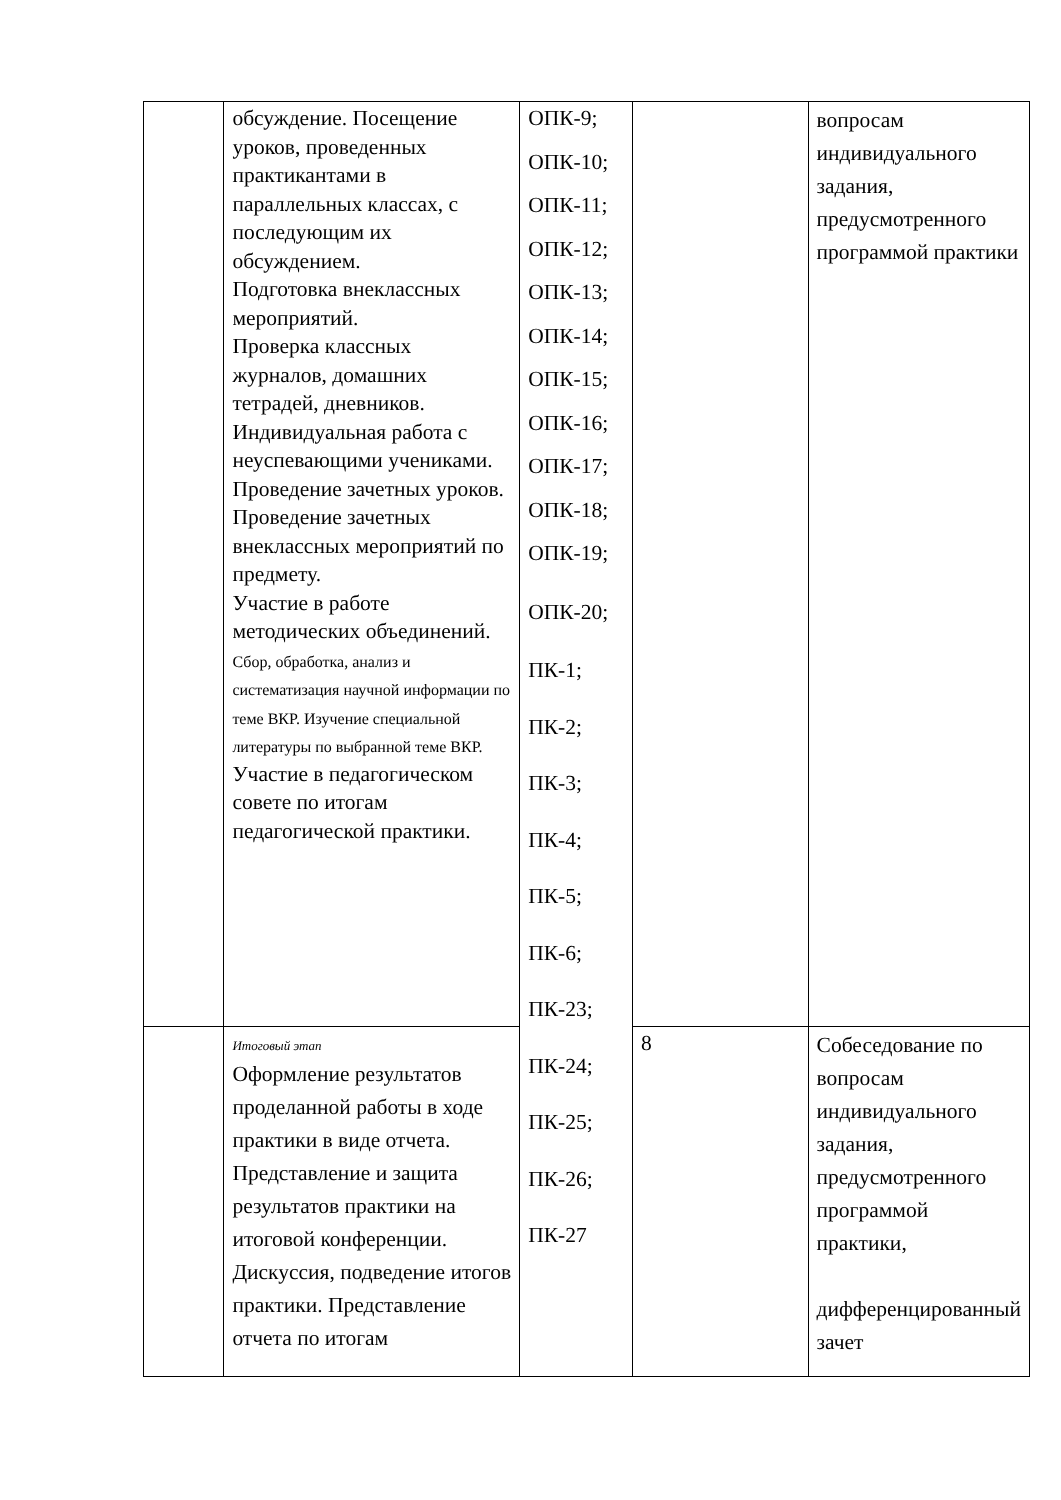| | обсуждение. Посещение уроков, проведенных практикантами в параллельных классах, с последующим их обсуждением. Подготовка внеклассных мероприятий. Проверка классных журналов, домашних тетрадей, дневников. Индивидуальная работа с неуспевающими учениками. Проведение зачетных уроков. Проведение зачетных внеклассных мероприятий по предмету. Участие в работе методических объединений. Сбор, обработка, анализ и систематизация научной информации по теме ВКР. Изучение специальной литературы по выбранной теме ВКР. Участие в педагогическом совете по итогам педагогической практики. | ОПК-9; ОПК-10; ОПК-11; ОПК-12; ОПК-13; ОПК-14; ОПК-15; ОПК-16; ОПК-17; ОПК-18; ОПК-19; ОПК-20; ПК-1; ПК-2; ПК-3; ПК-4; ПК-5; ПК-6; ПК-23; ПК-24; ПК-25; ПК-26; ПК-27 | | вопросам индивидуального задания, предусмотренного программой практики |
| | Итоговый этап Оформление результатов проделанной работы в ходе практики в виде отчета. Представление и защита результатов практики на итоговой конференции. Дискуссия, подведение итогов практики. Представление отчета по итогам | | 8 | Собеседование по вопросам индивидуального задания, предусмотренного программой практики, дифференцированный зачет |